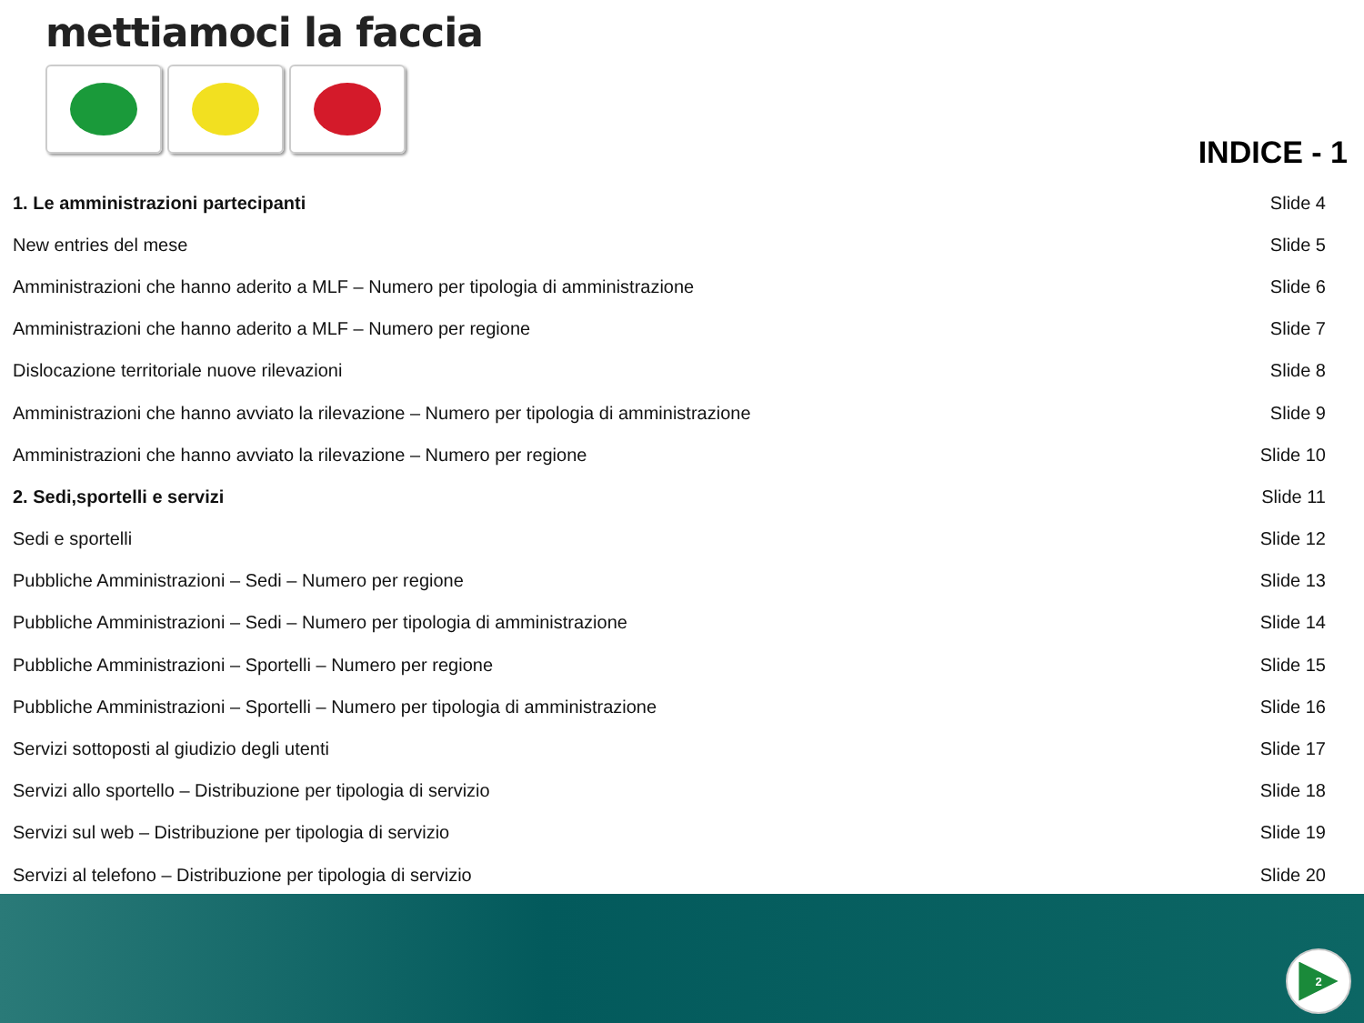mettiamoci la faccia
INDICE - 1
| 1. Le amministrazioni partecipanti | Slide 4 |
| New entries del mese | Slide 5 |
| Amministrazioni che hanno aderito a MLF – Numero per tipologia di amministrazione | Slide 6 |
| Amministrazioni che hanno aderito a MLF – Numero per regione | Slide 7 |
| Dislocazione territoriale nuove rilevazioni | Slide 8 |
| Amministrazioni che hanno avviato la rilevazione – Numero per tipologia di amministrazione | Slide 9 |
| Amministrazioni che hanno avviato la rilevazione – Numero per regione | Slide 10 |
| 2. Sedi,sportelli e servizi | Slide 11 |
| Sedi e sportelli | Slide 12 |
| Pubbliche Amministrazioni – Sedi – Numero per regione | Slide 13 |
| Pubbliche Amministrazioni – Sedi – Numero per tipologia di amministrazione | Slide 14 |
| Pubbliche Amministrazioni – Sportelli – Numero per regione | Slide 15 |
| Pubbliche Amministrazioni – Sportelli – Numero per tipologia di amministrazione | Slide 16 |
| Servizi sottoposti al giudizio degli utenti | Slide 17 |
| Servizi allo sportello – Distribuzione per tipologia di servizio | Slide 18 |
| Servizi sul web – Distribuzione per tipologia di servizio | Slide 19 |
| Servizi al telefono – Distribuzione per tipologia di servizio | Slide 20 |
2